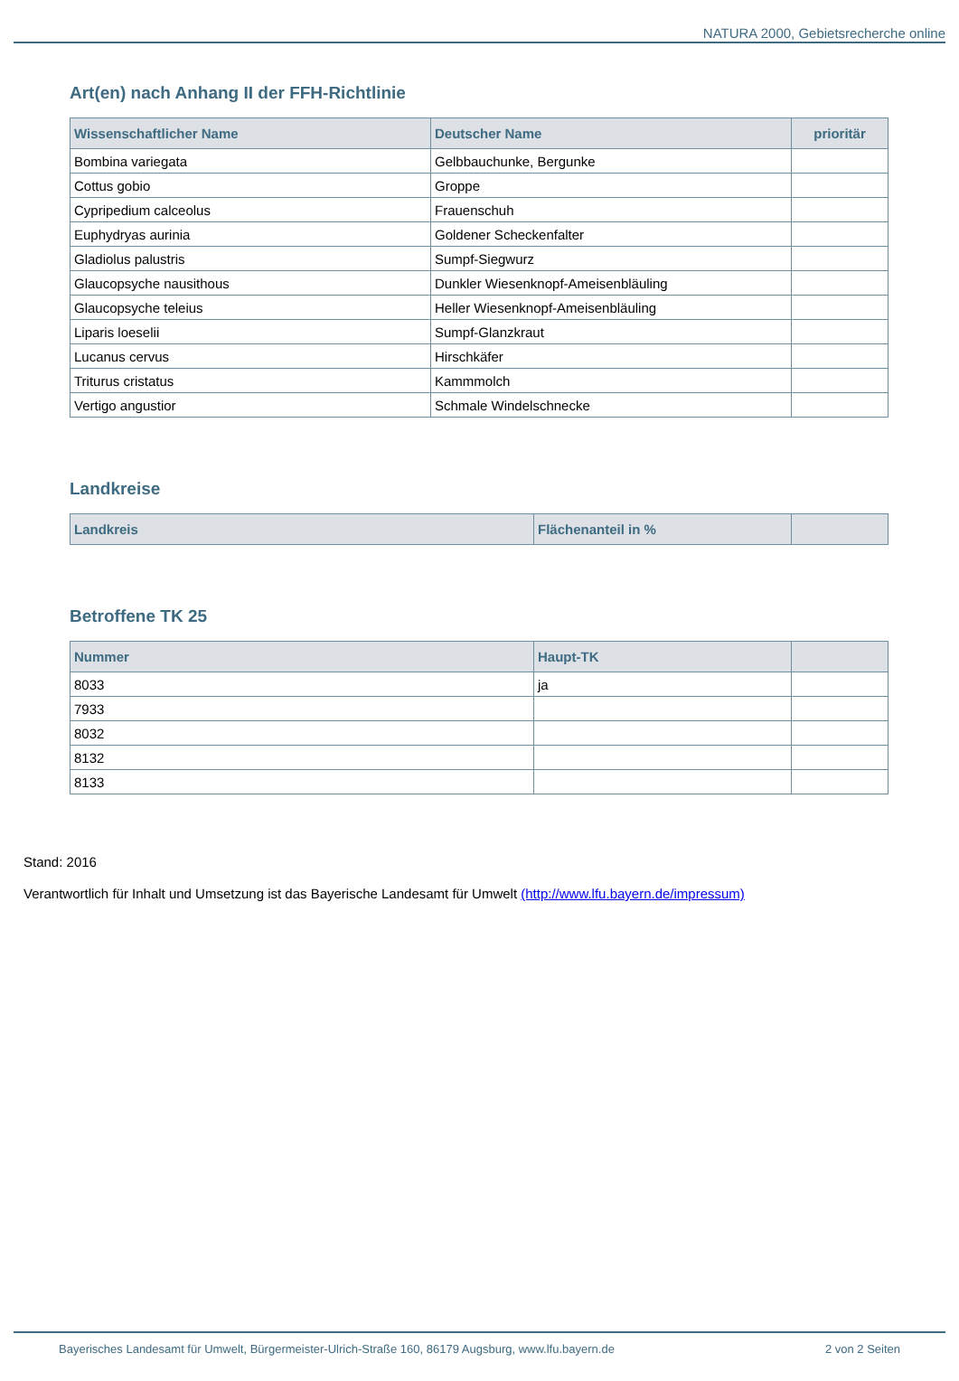NATURA 2000, Gebietsrecherche online
Art(en) nach Anhang II der FFH-Richtlinie
| Wissenschaftlicher Name | Deutscher Name | prioritär |
| --- | --- | --- |
| Bombina variegata | Gelbbauchunke, Bergunke | |
| Cottus gobio | Groppe | |
| Cypripedium calceolus | Frauenschuh | |
| Euphydryas aurinia | Goldener Scheckenfalter | |
| Gladiolus palustris | Sumpf-Siegwurz | |
| Glaucopsyche nausithous | Dunkler Wiesenknopf-Ameisenbläuling | |
| Glaucopsyche teleius | Heller Wiesenknopf-Ameisenbläuling | |
| Liparis loeselii | Sumpf-Glanzkraut | |
| Lucanus cervus | Hirschkäfer | |
| Triturus cristatus | Kammmolch | |
| Vertigo angustior | Schmale Windelschnecke | |
Landkreise
| Landkreis | Flächenanteil in % | |
| --- | --- | --- |
Betroffene TK 25
| Nummer | Haupt-TK | |
| --- | --- | --- |
| 8033 | ja | |
| 7933 | | |
| 8032 | | |
| 8132 | | |
| 8133 | | |
Stand: 2016
Verantwortlich für Inhalt und Umsetzung ist das Bayerische Landesamt für Umwelt (http://www.lfu.bayern.de/impressum)
Bayerisches Landesamt für Umwelt, Bürgermeister-Ulrich-Straße 160, 86179 Augsburg, www.lfu.bayern.de 2 von 2 Seiten